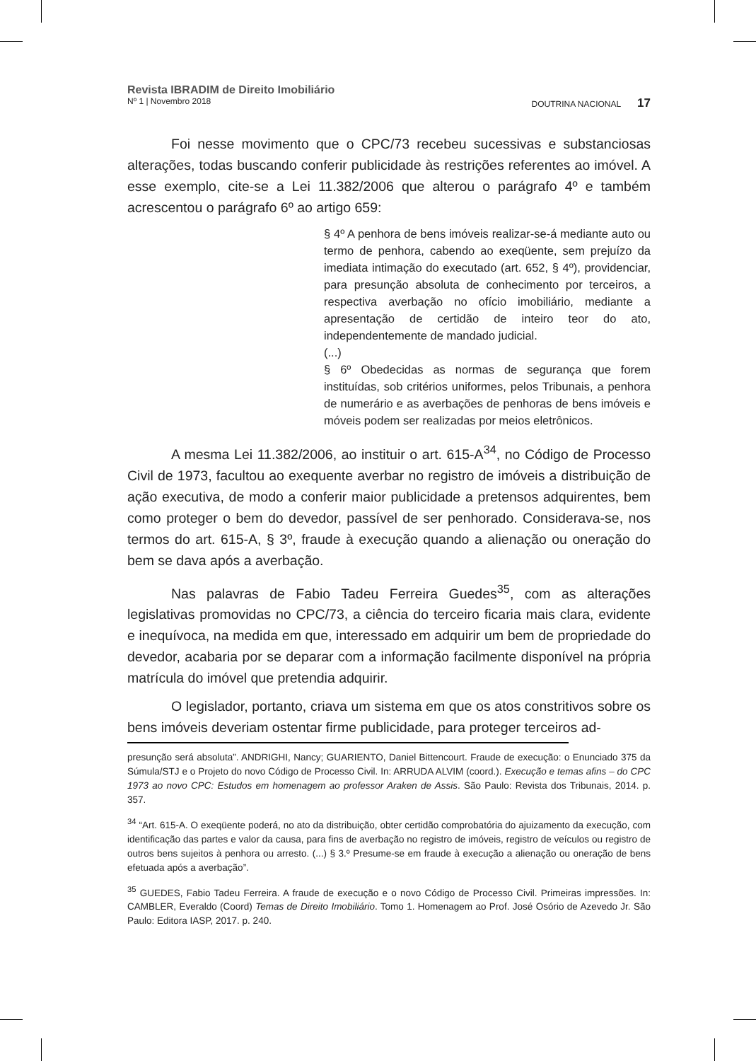Revista IBRADIM de Direito Imobiliário
Nº 1 | Novembro 2018 DOUTRINA NACIONAL 17
Foi nesse movimento que o CPC/73 recebeu sucessivas e substanciosas alterações, todas buscando conferir publicidade às restrições referentes ao imóvel. A esse exemplo, cite-se a Lei 11.382/2006 que alterou o parágrafo 4º e também acrescentou o parágrafo 6º ao artigo 659:
§ 4º A penhora de bens imóveis realizar-se-á mediante auto ou termo de penhora, cabendo ao exeqüente, sem prejuízo da imediata intimação do executado (art. 652, § 4º), providenciar, para presunção absoluta de conhecimento por terceiros, a respectiva averbação no ofício imobiliário, mediante a apresentação de certidão de inteiro teor do ato, independentemente de mandado judicial.
(...)
§ 6º Obedecidas as normas de segurança que forem instituídas, sob critérios uniformes, pelos Tribunais, a penhora de numerário e as averbações de penhoras de bens imóveis e móveis podem ser realizadas por meios eletrônicos.
A mesma Lei 11.382/2006, ao instituir o art. 615-A<sup>34</sup>, no Código de Processo Civil de 1973, facultou ao exequente averbar no registro de imóveis a distribuição de ação executiva, de modo a conferir maior publicidade a pretensos adquirentes, bem como proteger o bem do devedor, passível de ser penhorado. Considerava-se, nos termos do art. 615-A, § 3º, fraude à execução quando a alienação ou oneração do bem se dava após a averbação.
Nas palavras de Fabio Tadeu Ferreira Guedes<sup>35</sup>, com as alterações legislativas promovidas no CPC/73, a ciência do terceiro ficaria mais clara, evidente e inequívoca, na medida em que, interessado em adquirir um bem de propriedade do devedor, acabaria por se deparar com a informação facilmente disponível na própria matrícula do imóvel que pretendia adquirir.
O legislador, portanto, criava um sistema em que os atos constritivos sobre os bens imóveis deveriam ostentar firme publicidade, para proteger terceiros ad-
presunção será absoluta”. ANDRIGHI, Nancy; GUARIENTO, Daniel Bittencourt. Fraude de execução: o Enunciado 375 da Súmula/STJ e o Projeto do novo Código de Processo Civil. In: ARRUDA ALVIM (coord.). Execução e temas afins – do CPC 1973 ao novo CPC: Estudos em homenagem ao professor Araken de Assis. São Paulo: Revista dos Tribunais, 2014. p. 357.
<sup>34</sup> “Art. 615-A. O exeqüente poderá, no ato da distribuição, obter certidão comprobatória do ajuizamento da execução, com identificação das partes e valor da causa, para fins de averbação no registro de imóveis, registro de veículos ou registro de outros bens sujeitos à penhora ou arresto. (...) § 3.º Presume-se em fraude à execução a alienação ou oneração de bens efetuada após a averbação”.
<sup>35</sup> GUEDES, Fabio Tadeu Ferreira. A fraude de execução e o novo Código de Processo Civil. Primeiras impressões. In: CAMBLER, Everaldo (Coord) Temas de Direito Imobiliário. Tomo 1. Homenagem ao Prof. José Osório de Azevedo Jr. São Paulo: Editora IASP, 2017. p. 240.